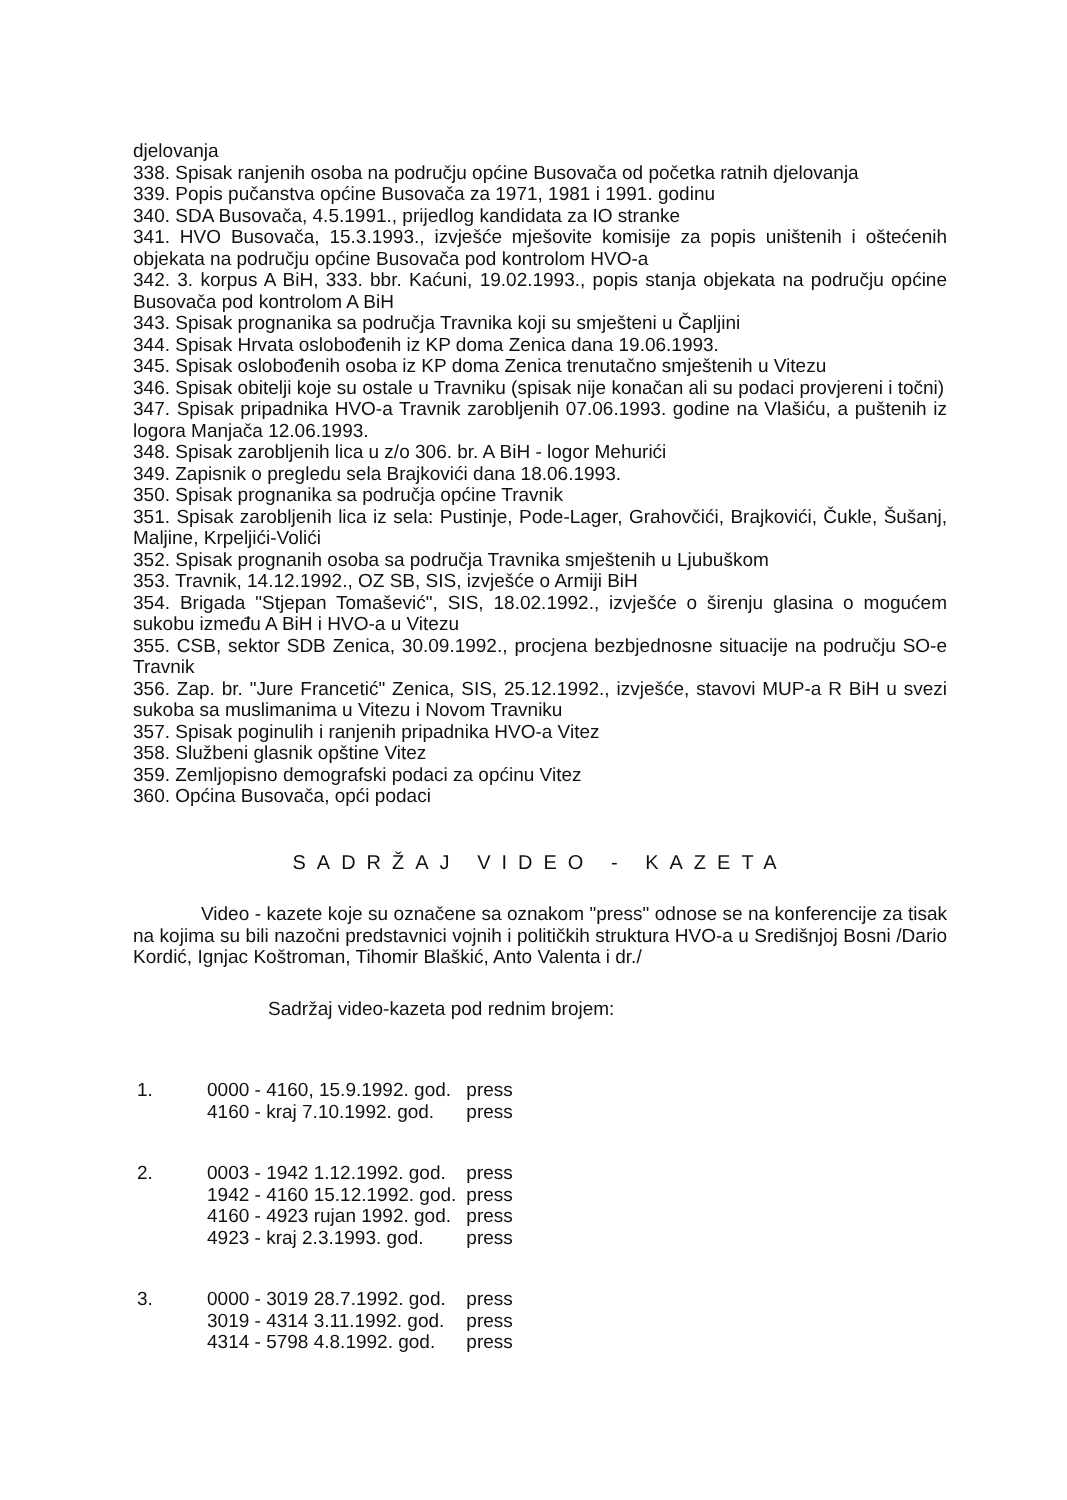djelovanja
338. Spisak ranjenih osoba na području općine Busovača od početka ratnih djelovanja
339. Popis pučanstva općine Busovača za 1971, 1981 i 1991. godinu
340. SDA Busovača, 4.5.1991., prijedlog kandidata za IO stranke
341. HVO Busovača, 15.3.1993., izvješće mješovite komisije za popis uništenih i oštećenih objekata na području općine Busovača pod kontrolom HVO-a
342. 3. korpus A BiH, 333. bbr. Kaćuni, 19.02.1993., popis stanja objekata na području općine Busovača pod kontrolom A BiH
343. Spisak prognanika sa područja Travnika koji su smješteni u Čapljini
344. Spisak Hrvata oslobođenih iz KP doma Zenica dana 19.06.1993.
345. Spisak oslobođenih osoba iz KP doma Zenica trenutačno smještenih u Vitezu
346. Spisak obitelji koje su ostale u Travniku (spisak nije konačan ali su podaci provjereni i točni)
347. Spisak pripadnika HVO-a Travnik zarobljenih 07.06.1993. godine na Vlašiću, a puštenih iz logora Manjača 12.06.1993.
348. Spisak zarobljenih lica u z/o 306. br. A BiH - logor Mehurići
349. Zapisnik o pregledu sela Brajkovići dana 18.06.1993.
350. Spisak prognanika sa područja općine Travnik
351. Spisak zarobljenih lica iz sela: Pustinje, Pode-Lager, Grahovčići, Brajkovići, Čukle, Šušanj, Maljine, Krpeljići-Volići
352. Spisak prognanih osoba sa područja Travnika smještenih u Ljubuškom
353. Travnik, 14.12.1992., OZ SB, SIS, izvješće o Armiji BiH
354. Brigada "Stjepan Tomašević", SIS, 18.02.1992., izvješće o širenju glasina o mogućem sukobu između A BiH i HVO-a u Vitezu
355. CSB, sektor SDB Zenica, 30.09.1992., procjena bezbjednosne situacije na području SO-e Travnik
356. Zap. br. "Jure Francetić" Zenica, SIS, 25.12.1992., izvješće, stavovi MUP-a R BiH u svezi sukoba sa muslimanima u Vitezu i Novom Travniku
357. Spisak poginulih i ranjenih pripadnika HVO-a Vitez
358. Službeni glasnik opštine Vitez
359. Zemljopisno demografski podaci za općinu Vitez
360. Općina Busovača, opći podaci
SADRŽAJ VIDEO - KAZETA
Video - kazete koje su označene sa oznakom "press" odnose se na konferencije za tisak na kojima su bili nazočni predstavnici vojnih i političkih struktura HVO-a u Središnjoj Bosni /Dario Kordić, Ignjac Koštroman, Tihomir Blaškić, Anto Valenta i dr./
Sadržaj video-kazeta pod rednim brojem:
| 1. | 0000 - 4160, 15.9.1992. god. | press |
| | 4160 - kraj 7.10.1992. god. | press |
| 2. | 0003 - 1942 1.12.1992. god. | press |
| | 1942 - 4160 15.12.1992. god. | press |
| | 4160 - 4923 rujan 1992. god. | press |
| | 4923 - kraj 2.3.1993. god. | press |
| 3. | 0000 - 3019 28.7.1992. god. | press |
| | 3019 - 4314 3.11.1992. god. | press |
| | 4314 - 5798 4.8.1992. god. | press |